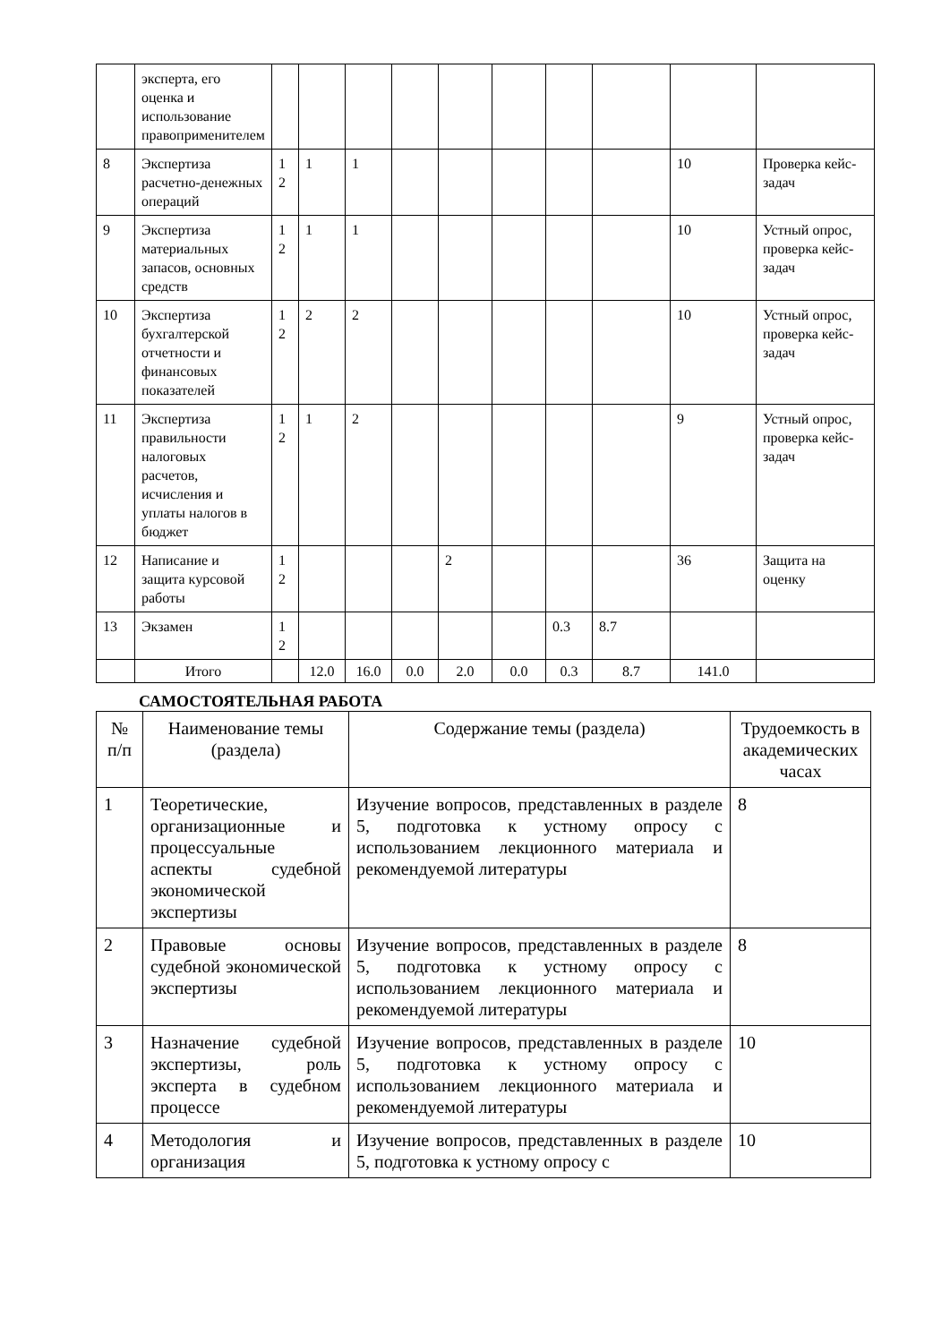| | эксперта, его оценка и использование правопримени­телем | | | | | | | | | | |
| 8 | Экспертиза расчетно-денежных операций | 1 2 | 1 | 1 | | | | | | 10 | Проверка кейс-задач |
| 9 | Экспертиза материальных запасов, основных средств | 1 2 | 1 | 1 | | | | | | 10 | Устный опрос, проверка кейс-задач |
| 10 | Экспертиза бухгалтерской отчетности и финансовых показателей | 1 2 | 2 | 2 | | | | | | 10 | Устный опрос, проверка кейс-задач |
| 11 | Экспертиза правильности налоговых расчетов, исчисления и уплаты налогов в бюджет | 1 2 | 1 | 2 | | | | | | 9 | Устный опрос, проверка кейс-задач |
| 12 | Написание и защита курсовой работы | 1 2 | | | | 2 | | | | 36 | Защита на оценку |
| 13 | Экзамен | 1 2 | | | | | | 0.3 | 8.7 | | |
| | Итого | | 12.0 | 16.0 | 0.0 | 2.0 | 0.0 | 0.3 | 8.7 | 141.0 | |
САМОСТОЯТЕЛЬНАЯ РАБОТА
| № п/п | Наименование темы (раздела) | Содержание темы (раздела) | Трудоемкость в академических часах |
| --- | --- | --- | --- |
| 1 | Теоретические, организационные и процессуальные аспекты судебной экономической экспертизы | Изучение вопросов, представленных в разделе 5, подготовка к устному опросу с использованием лекционного материала и рекомендуемой литературы | 8 |
| 2 | Правовые основы судебной экономической экспертизы | Изучение вопросов, представленных в разделе 5, подготовка к устному опросу с использованием лекционного материала и рекомендуемой литературы | 8 |
| 3 | Назначение судебной экспертизы, роль эксперта в судебном процессе | Изучение вопросов, представленных в разделе 5, подготовка к устному опросу с использованием лекционного материала и рекомендуемой литературы | 10 |
| 4 | Методология и организация | Изучение вопросов, представленных в разделе 5, подготовка к устному опросу с | 10 |